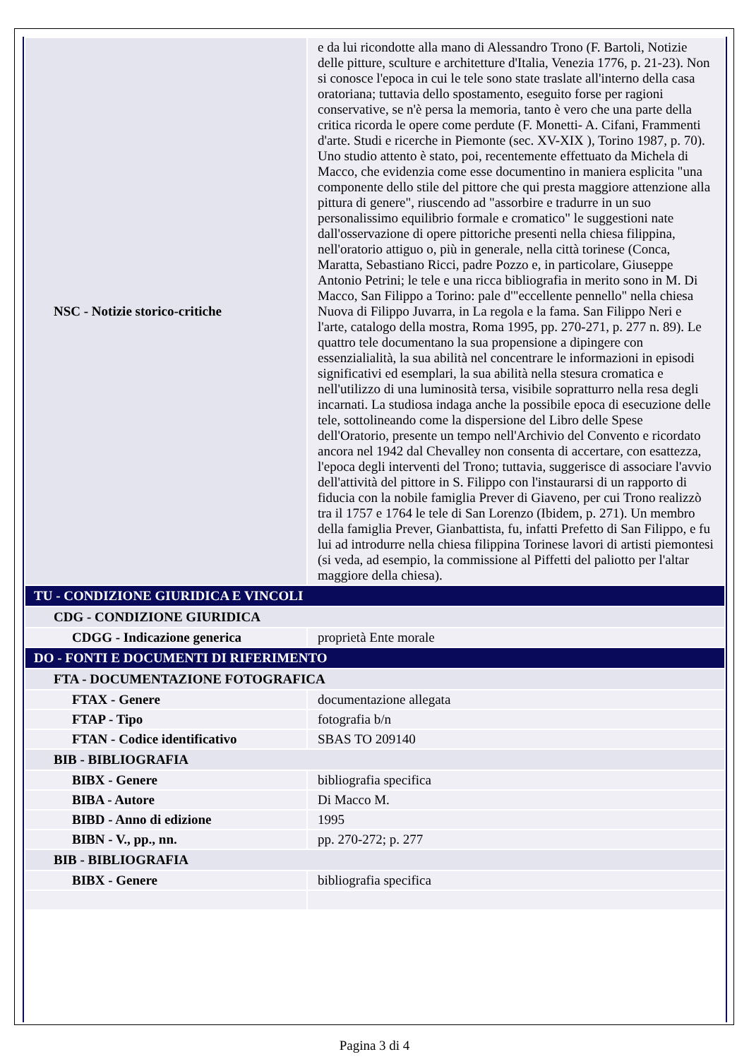| NSC - Notizie storico-critiche | e da lui ricondotte alla mano di Alessandro Trono (F. Bartoli, Notizie delle pitture, sculture e architetture d'Italia, Venezia 1776, p. 21-23). Non si conosce l'epoca in cui le tele sono state traslate all'interno della casa oratoriana; tuttavia dello spostamento, eseguito forse per ragioni conservative, se n'è persa la memoria, tanto è vero che una parte della critica ricorda le opere come perdute (F. Monetti- A. Cifani, Frammenti d'arte. Studi e ricerche in Piemonte (sec. XV-XIX ), Torino 1987, p. 70). Uno studio attento è stato, poi, recentemente effettuato da Michela di Macco, che evidenzia come esse documentino in maniera esplicita "una componente dello stile del pittore che qui presta maggiore attenzione alla pittura di genere", riuscendo ad "assorbire e tradurre in un suo personalissimo equilibrio formale e cromatico" le suggestioni nate dall'osservazione di opere pittoriche presenti nella chiesa filippina, nell'oratorio attiguo o, più in generale, nella città torinese (Conca, Maratta, Sebastiano Ricci, padre Pozzo e, in particolare, Giuseppe Antonio Petrini; le tele e una ricca bibliografia in merito sono in M. Di Macco, San Filippo a Torino: pale d'"eccellente pennello" nella chiesa Nuova di Filippo Juvarra, in La regola e la fama. San Filippo Neri e l'arte, catalogo della mostra, Roma 1995, pp. 270-271, p. 277 n. 89). Le quattro tele documentano la sua propensione a dipingere con essenzialialità, la sua abilità nel concentrare le informazioni in episodi significativi ed esemplari, la sua abilità nella stesura cromatica e nell'utilizzo di una luminosità tersa, visibile sopratturro nella resa degli incarnati. La studiosa indaga anche la possibile epoca di esecuzione delle tele, sottolineando come la dispersione del Libro delle Spese dell'Oratorio, presente un tempo nell'Archivio del Convento e ricordato ancora nel 1942 dal Chevalley non consenta di accertare, con esattezza, l'epoca degli interventi del Trono; tuttavia, suggerisce di associare l'avvio dell'attività del pittore in S. Filippo con l'instaurarsi di un rapporto di fiducia con la nobile famiglia Prever di Giaveno, per cui Trono realizzò tra il 1757 e 1764 le tele di San Lorenzo (Ibidem, p. 271). Un membro della famiglia Prever, Gianbattista, fu, infatti Prefetto di San Filippo, e fu lui ad introdurre nella chiesa filippina Torinese lavori di artisti piemontesi (si veda, ad esempio, la commissione al Piffetti del paliotto per l'altar maggiore della chiesa). |
| TU - CONDIZIONE GIURIDICA E VINCOLI | |
| CDG - CONDIZIONE GIURIDICA | |
| CDGG - Indicazione generica | proprietà Ente morale |
| DO - FONTI E DOCUMENTI DI RIFERIMENTO | |
| FTA - DOCUMENTAZIONE FOTOGRAFICA | |
| FTAX - Genere | documentazione allegata |
| FTAP - Tipo | fotografia b/n |
| FTAN - Codice identificativo | SBAS TO 209140 |
| BIB - BIBLIOGRAFIA | |
| BIBX - Genere | bibliografia specifica |
| BIBA - Autore | Di Macco M. |
| BIBD - Anno di edizione | 1995 |
| BIBN - V., pp., nn. | pp. 270-272; p. 277 |
| BIB - BIBLIOGRAFIA | |
| BIBX - Genere | bibliografia specifica |
Pagina 3 di 4